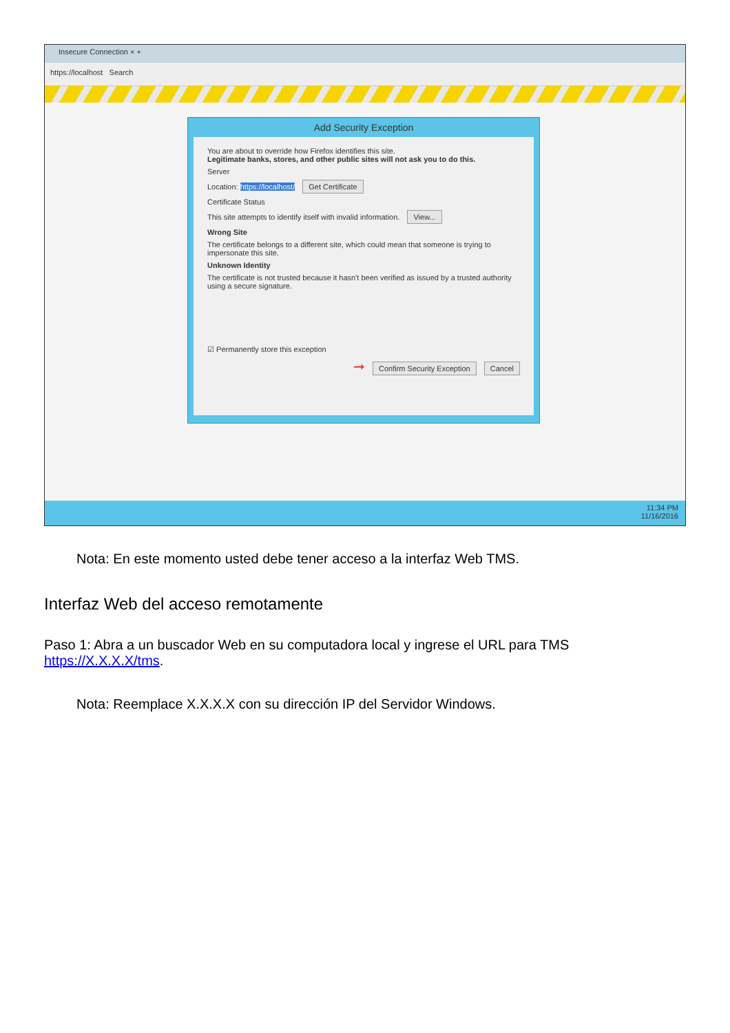Insecure Connection × +
https://localhost Search
Add Security Exception
You are about to override how Firefox identifies this site.
Legitimate banks, stores, and other public sites will not ask you to do this.
Server
Location: https://localhost/ Get Certificate
Certificate Status
This site attempts to identify itself with invalid information. View...
Wrong Site
The certificate belongs to a different site, which could mean that someone is trying to impersonate this site.
Unknown Identity
The certificate is not trusted because it hasn't been verified as issued by a trusted authority using a secure signature.
☑ Permanently store this exception
➞ Confirm Security Exception Cancel
11:34 PM
11/16/2016
Nota: En este momento usted debe tener acceso a la interfaz Web TMS.
Interfaz Web del acceso remotamente
Paso 1: Abra a un buscador Web en su computadora local y ingrese el URL para TMS https://X.X.X.X/tms.
Nota: Reemplace X.X.X.X con su dirección IP del Servidor Windows.